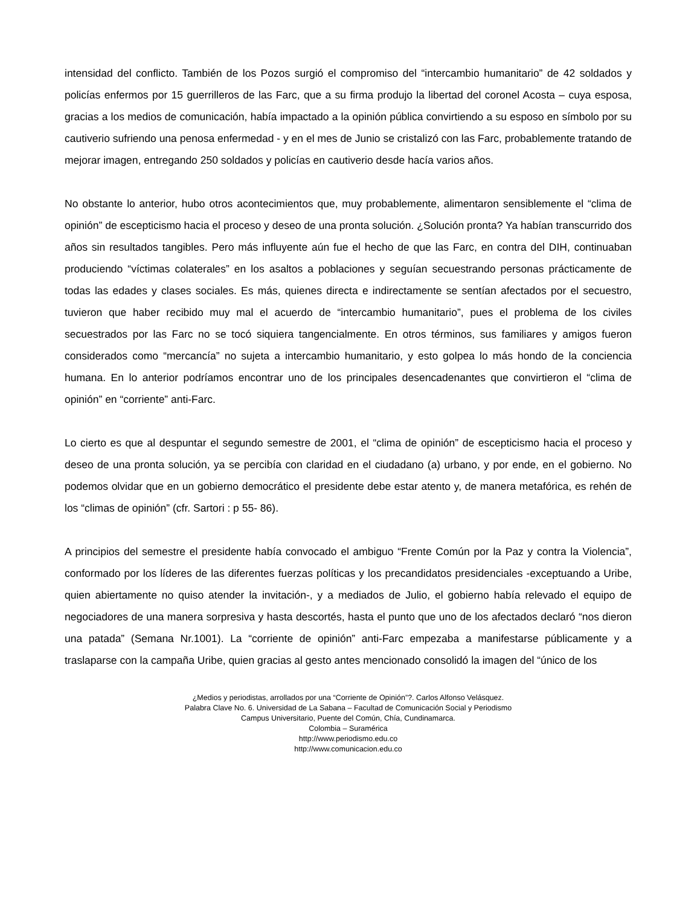intensidad del conflicto. También de los Pozos surgió el compromiso del “intercambio humanitario” de 42 soldados y policías enfermos por 15 guerrilleros de las Farc, que a su firma produjo la libertad del coronel Acosta – cuya esposa, gracias a los medios de comunicación, había impactado a la opinión pública convirtiendo a su esposo en símbolo por su cautiverio sufriendo una penosa enfermedad - y en el mes de Junio se cristalizó con las Farc, probablemente tratando de mejorar imagen, entregando 250 soldados y policías en cautiverio desde hacía varios años.
No obstante lo anterior, hubo otros acontecimientos que, muy probablemente, alimentaron sensiblemente el “clima de opinión” de escepticismo hacia el proceso y deseo de una pronta solución. ¿Solución pronta? Ya habían transcurrido dos años sin resultados tangibles. Pero más influyente aún fue el hecho de que las Farc, en contra del DIH, continuaban produciendo “víctimas colaterales” en los asaltos a poblaciones y seguían secuestrando personas prácticamente de todas las edades y clases sociales. Es más, quienes directa e indirectamente se sentían afectados por el secuestro, tuvieron que haber recibido muy mal el acuerdo de “intercambio humanitario”, pues el problema de los civiles secuestrados por las Farc no se tocó siquiera tangencialmente. En otros términos, sus familiares y amigos fueron considerados como “mercancía” no sujeta a intercambio humanitario, y esto golpea lo más hondo de la conciencia humana. En lo anterior podríamos encontrar uno de los principales desencadenantes que convirtieron el “clima de opinión” en “corriente” anti-Farc.
Lo cierto es que al despuntar el segundo semestre de 2001, el “clima de opinión” de escepticismo hacia el proceso y deseo de una pronta solución, ya se percibía con claridad en el ciudadano (a) urbano, y por ende, en el gobierno. No podemos olvidar que en un gobierno democrático el presidente debe estar atento y, de manera metafórica, es rehén de los “climas de opinión” (cfr. Sartori : p 55- 86).
A principios del semestre el presidente había convocado el ambiguo “Frente Común por la Paz y contra la Violencia”, conformado por los líderes de las diferentes fuerzas políticas y los precandidatos presidenciales -exceptuando a Uribe, quien abiertamente no quiso atender la invitación-, y a mediados de Julio, el gobierno había relevado el equipo de negociadores de una manera sorpresiva y hasta descortés, hasta el punto que uno de los afectados declaró “nos dieron una patada” (Semana Nr.1001). La “corriente de opinión” anti-Farc empezaba a manifestarse públicamente y a traslaparse con la campaña Uribe, quien gracias al gesto antes mencionado consolidó la imagen del “único de los
¿Medios y periodistas, arrollados por una “Corriente de Opinión”?. Carlos Alfonso Velásquez.
Palabra Clave No. 6. Universidad de La Sabana – Facultad de Comunicación Social y Periodismo
Campus Universitario, Puente del Común, Chía, Cundinamarca.
Colombia – Suramérica
http://www.periodismo.edu.co
http://www.comunicacion.edu.co